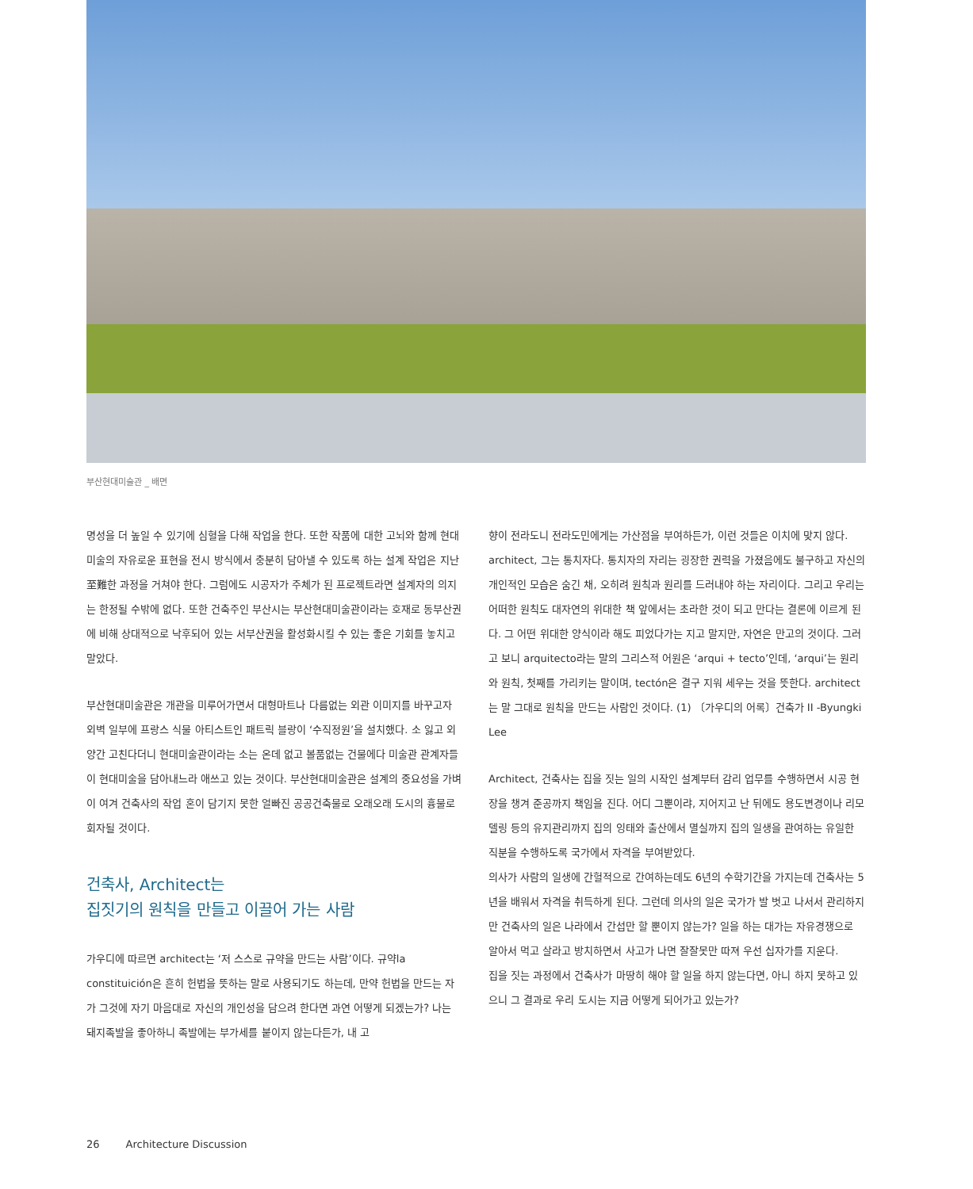부산현대미술관 _ 배면
명성을 더 높일 수 있기에 심혈을 다해 작업을 한다. 또한 작품에 대한 고뇌와 함께 현대 미술의 자유로운 표현을 전시 방식에서 충분히 담아낼 수 있도록 하는 설계 작업은 지난至難한 과정을 거쳐야 한다. 그럼에도 시공자가 주체가 된 프로젝트라면 설계자의 의지는 한정될 수밖에 없다. 또한 건축주인 부산시는 부산현대미술관이라는 호재로 동부산권에 비해 상대적으로 낙후되어 있는 서부산권을 활성화시킬 수 있는 좋은 기회를 놓치고 말았다.
부산현대미술관은 개관을 미루어가면서 대형마트나 다름없는 외관 이미지를 바꾸고자 외벽 일부에 프랑스 식물 아티스트인 패트릭 블랑이 ‘수직정원’을 설치했다. 소 잃고 외양간 고친다더니 현대미술관이라는 소는 온데 없고 볼품없는 건물에다 미술관 관계자들이 현대미술을 담아내느라 애쓰고 있는 것이다. 부산현대미술관은 설계의 중요성을 가벼이 여겨 건축사의 작업 혼이 담기지 못한 얼빠진 공공건축물로 오래오래 도시의 흉물로 회자될 것이다.
건축사, Architect는
집짓기의 원칙을 만들고 이끌어 가는 사람
가우디에 따르면 architect는 ‘저 스스로 규약을 만드는 사람’이다. 규약la constituición은 흔히 헌법을 뜻하는 말로 사용되기도 하는데, 만약 헌법을 만드는 자가 그것에 자기 마음대로 자신의 개인성을 담으려 한다면 과연 어떻게 되겠는가? 나는 돼지족발을 좋아하니 족발에는 부가세를 붙이지 않는다든가, 내 고
향이 전라도니 전라도민에게는 가산점을 부여하든가, 이런 것들은 이치에 맞지 않다. architect, 그는 통치자다. 통치자의 자리는 굉장한 권력을 가졌음에도 불구하고 자신의 개인적인 모습은 숨긴 채, 오히려 원칙과 원리를 드러내야 하는 자리이다. 그리고 우리는 어떠한 원칙도 대자연의 위대한 책 앞에서는 초라한 것이 되고 만다는 결론에 이르게 된다. 그 어떤 위대한 양식이라 해도 피었다가는 지고 말지만, 자연은 만고의 것이다. 그러고 보니 arquitecto라는 말의 그리스적 어원은 ‘arqui + tecto’인데, ‘arqui’는 원리와 원칙, 첫째를 가리키는 말이며, tectón은 결구 지워 세우는 것을 뜻한다. architect는 말 그대로 원칙을 만드는 사람인 것이다. (1) 〔가우디의 어록〕건축가 II -Byungki Lee
Architect, 건축사는 집을 짓는 일의 시작인 설계부터 감리 업무를 수행하면서 시공 현장을 챙겨 준공까지 책임을 진다. 어디 그뿐이랴, 지어지고 난 뒤에도 용도변경이나 리모델링 등의 유지관리까지 집의 잉태와 출산에서 멸실까지 집의 일생을 관여하는 유일한 직분을 수행하도록 국가에서 자격을 부여받았다.
의사가 사람의 일생에 간헐적으로 간여하는데도 6년의 수학기간을 가지는데 건축사는 5년을 배워서 자격을 취득하게 된다. 그런데 의사의 일은 국가가 발 벗고 나서서 관리하지만 건축사의 일은 나라에서 간섭만 할 뿐이지 않는가? 일을 하는 대가는 자유경쟁으로 알아서 먹고 살라고 방치하면서 사고가 나면 잘잘못만 따져 우선 십자가를 지운다.
집을 짓는 과정에서 건축사가 마땅히 해야 할 일을 하지 않는다면, 아니 하지 못하고 있으니 그 결과로 우리 도시는 지금 어떻게 되어가고 있는가?
26 Architecture Discussion